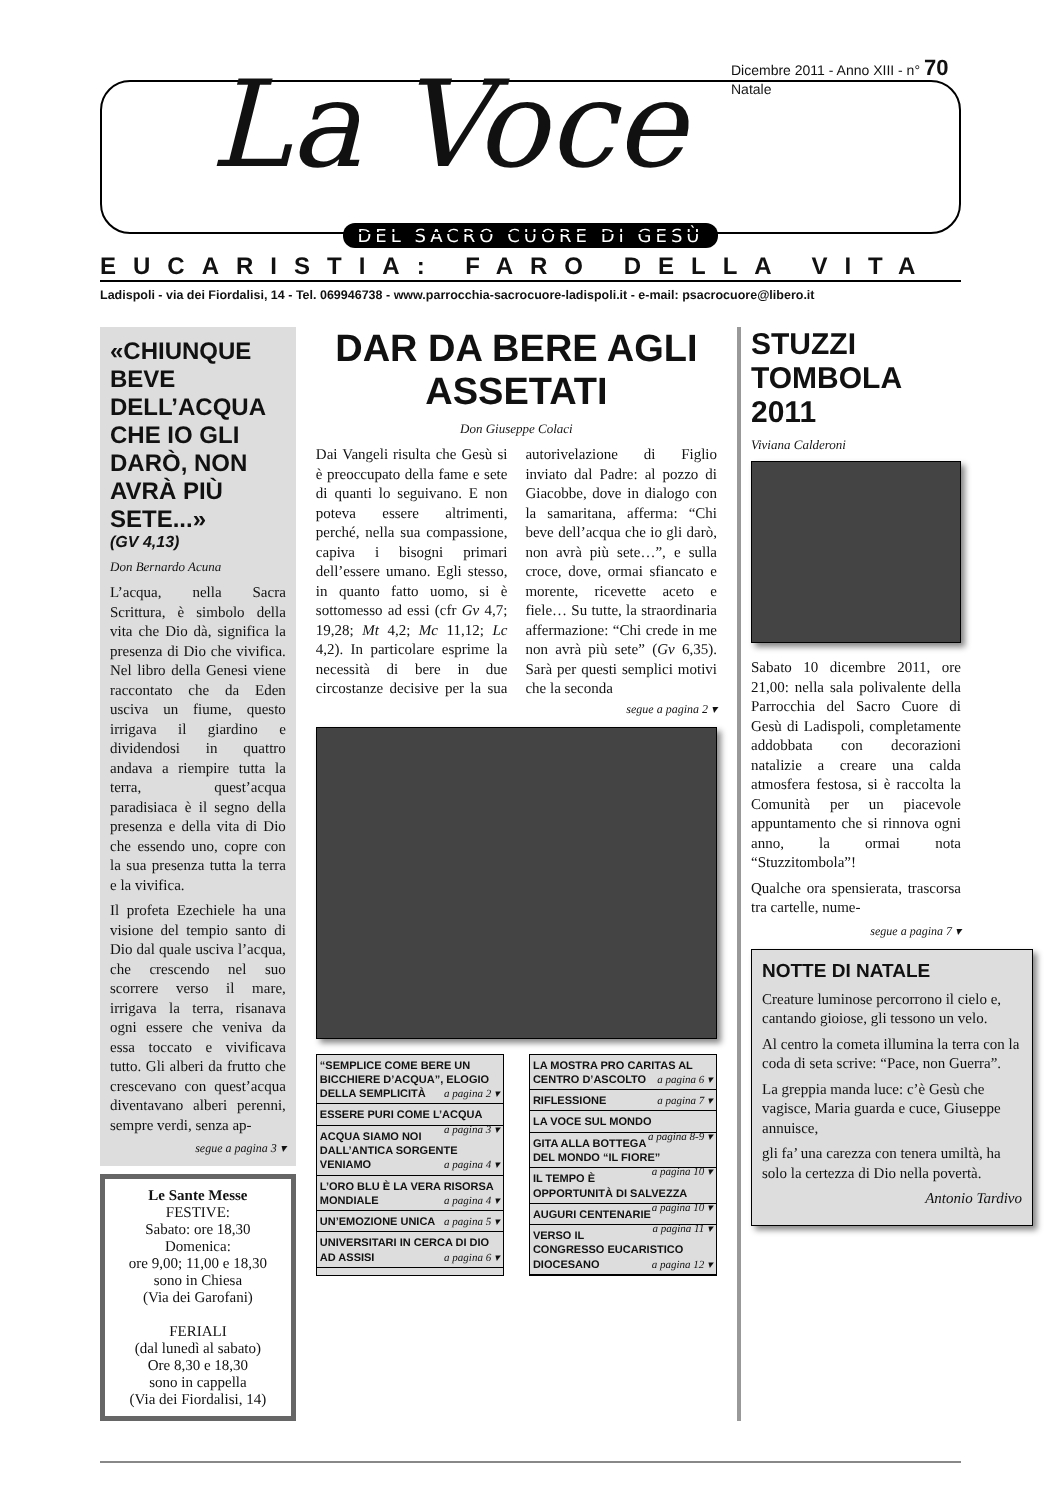La Voce
Dicembre 2011 - Anno XIII - n° 70
Natale
DEL SACRO CUORE DI GESÙ
EUCARISTIA: FARO DELLA VITA
Ladispoli - via dei Fiordalisi, 14 - Tel. 069946738 - www.parrocchia-sacrocuore-ladispoli.it - e-mail: psacrocuore@libero.it
«CHIUNQUE BEVE DELL’ACQUA CHE IO GLI DARÒ, NON AVRÀ PIÙ SETE...»
(GV 4,13)
Don Bernardo Acuna
L’acqua, nella Sacra Scrittura, è simbolo della vita che Dio dà, significa la presenza di Dio che vivifica. Nel libro della Genesi viene raccontato che da Eden usciva un fiume, questo irrigava il giardino e dividendosi in quattro andava a riempire tutta la terra, quest’acqua paradisiaca è il segno della presenza e della vita di Dio che essendo uno, copre con la sua presenza tutta la terra e la vivifica.
Il profeta Ezechiele ha una visione del tempio santo di Dio dal quale usciva l’acqua, che crescendo nel suo scorrere verso il mare, irrigava la terra, risanava ogni essere che veniva da essa toccato e vivificava tutto. Gli alberi da frutto che crescevano con quest’acqua diventavano alberi perenni, sempre verdi, senza ap-
segue a pagina 3 ▾
Le Sante Messe
FESTIVE:
Sabato: ore 18,30
Domenica:
ore 9,00; 11,00 e 18,30
sono in Chiesa
(Via dei Garofani)
FERIALI
(dal lunedì al sabato)
Ore 8,30 e 18,30
sono in cappella
(Via dei Fiordalisi, 14)
DAR DA BERE AGLI ASSETATI
Don Giuseppe Colaci
Dai Vangeli risulta che Gesù si è preoccupato della fame e sete di quanti lo seguivano. E non poteva essere altrimenti, perché, nella sua compassione, capiva i bisogni primari dell’essere umano. Egli stesso, in quanto fatto uomo, si è sottomesso ad essi (cfr Gv 4,7; 19,28; Mt 4,2; Mc 11,12; Lc 4,2). In particolare esprime la necessità di bere in due circostanze decisive per la sua autorivelazione di Figlio inviato dal Padre: al pozzo di Giacobbe, dove in dialogo con la samaritana, afferma: “Chi beve dell’acqua che io gli darò, non avrà più sete…”, e sulla croce, dove, ormai sfiancato e morente, ricevette aceto e fiele… Su tutte, la straordinaria affermazione: “Chi crede in me non avrà più sete” (Gv 6,35). Sarà per questi semplici motivi che la seconda
segue a pagina 2 ▾
“SEMPLICE COME BERE UN BICCHIERE D’ACQUA”, ELOGIO DELLA SEMPLICITÀ a pagina 2 ▾
ESSERE PURI COME L’ACQUA a pagina 3 ▾
ACQUA SIAMO NOI DALL’ANTICA SORGENTE VENIAMO a pagina 4 ▾
L’ORO BLU È LA VERA RISORSA MONDIALE a pagina 4 ▾
UN’EMOZIONE UNICA a pagina 5 ▾
UNIVERSITARI IN CERCA DI DIO AD ASSISI a pagina 6 ▾
LA MOSTRA PRO CARITAS AL CENTRO D’ASCOLTO a pagina 6 ▾
RIFLESSIONE a pagina 7 ▾
LA VOCE SUL MONDO a pagina 8-9 ▾
GITA ALLA BOTTEGA DEL MONDO “IL FIORE” a pagina 10 ▾
IL TEMPO È OPPORTUNITÀ DI SALVEZZA a pagina 10 ▾
AUGURI CENTENARIE a pagina 11 ▾
VERSO IL CONGRESSO EUCARISTICO DIOCESANO a pagina 12 ▾
STUZZI TOMBOLA 2011
Viviana Calderoni
Sabato 10 dicembre 2011, ore 21,00: nella sala polivalente della Parrocchia del Sacro Cuore di Gesù di Ladispoli, completamente addobbata con decorazioni natalizie a creare una calda atmosfera festosa, si è raccolta la Comunità per un piacevole appuntamento che si rinnova ogni anno, la ormai nota “Stuzzitombola”!
Qualche ora spensierata, trascorsa tra cartelle, nume-
segue a pagina 7 ▾
NOTTE DI NATALE
Creature luminose percorrono il cielo e, cantando gioiose, gli tessono un velo.
Al centro la cometa illumina la terra con la coda di seta scrive: “Pace, non Guerra”.
La greppia manda luce: c’è Gesù che vagisce, Maria guarda e cuce, Giuseppe annuisce,
gli fa’ una carezza con tenera umiltà, ha solo la certezza di Dio nella povertà.
Antonio Tardivo